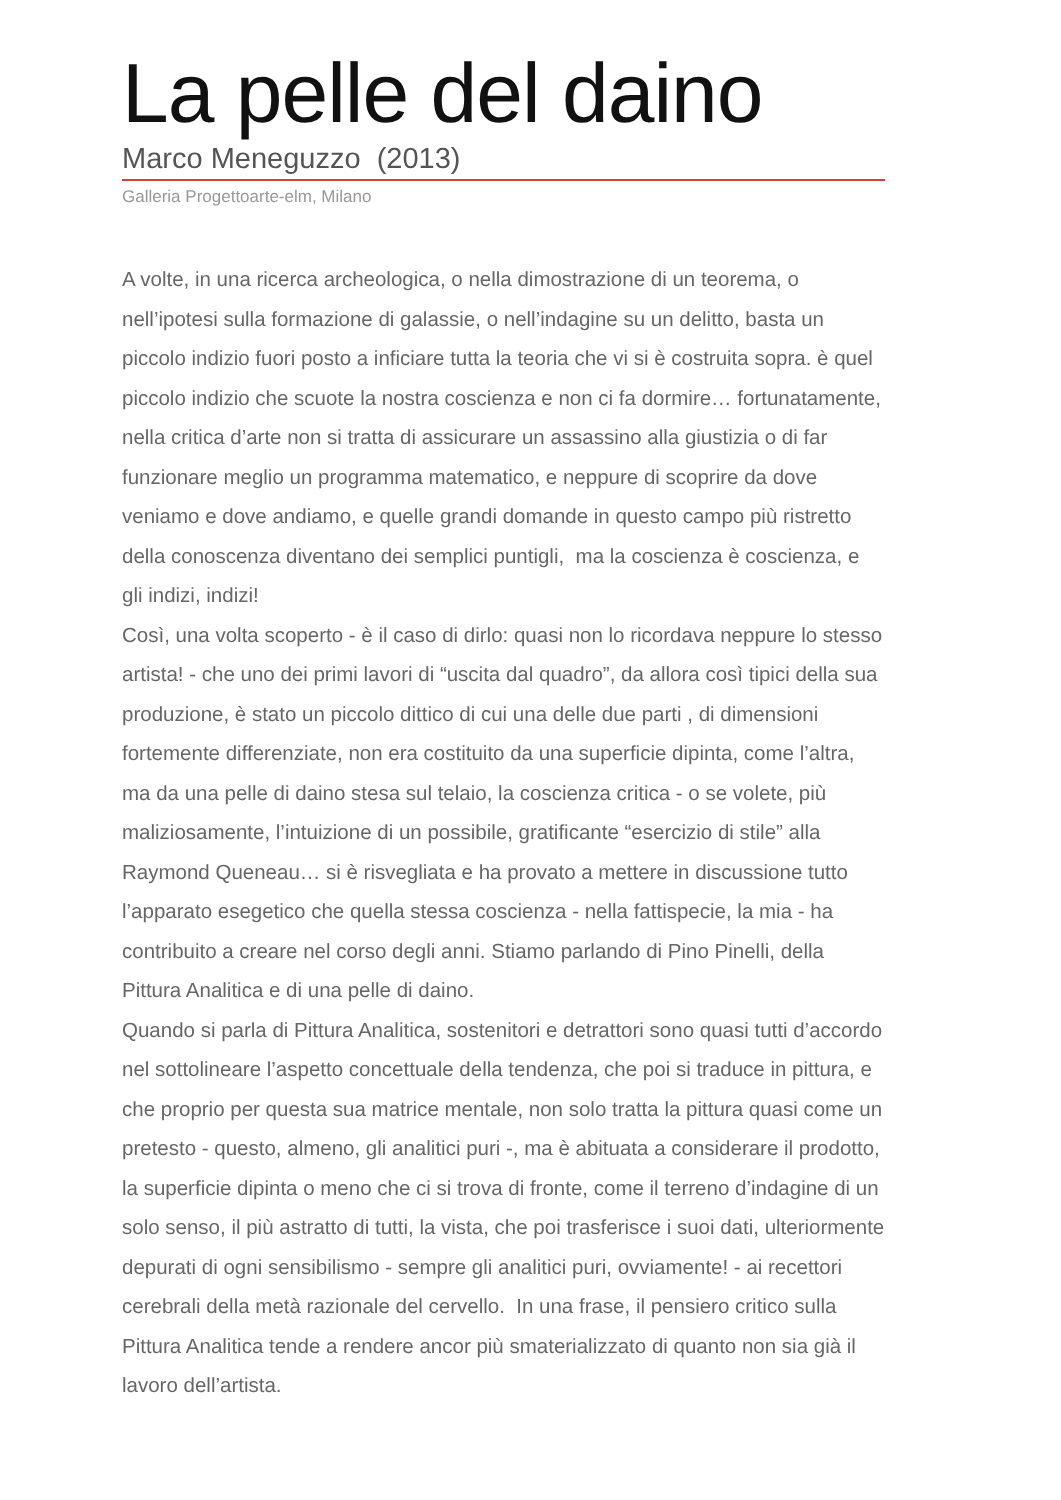La pelle del daino
Marco Meneguzzo (2013)
Galleria Progettoarte-elm, Milano
A volte, in una ricerca archeologica, o nella dimostrazione di un teorema, o nell’ipotesi sulla formazione di galassie, o nell’indagine su un delitto, basta un piccolo indizio fuori posto a inficiare tutta la teoria che vi si è costruita sopra. è quel piccolo indizio che scuote la nostra coscienza e non ci fa dormire… fortunatamente, nella critica d’arte non si tratta di assicurare un assassino alla giustizia o di far funzionare meglio un programma matematico, e neppure di scoprire da dove veniamo e dove andiamo, e quelle grandi domande in questo campo più ristretto della conoscenza diventano dei semplici puntigli, ma la coscienza è coscienza, e gli indizi, indizi!
Così, una volta scoperto - è il caso di dirlo: quasi non lo ricordava neppure lo stesso artista! - che uno dei primi lavori di “uscita dal quadro”, da allora così tipici della sua produzione, è stato un piccolo dittico di cui una delle due parti , di dimensioni fortemente differenziate, non era costituito da una superficie dipinta, come l’altra, ma da una pelle di daino stesa sul telaio, la coscienza critica - o se volete, più maliziosamente, l’intuizione di un possibile, gratificante “esercizio di stile” alla Raymond Queneau… si è risvegliata e ha provato a mettere in discussione tutto l’apparato esegetico che quella stessa coscienza - nella fattispecie, la mia - ha contribuito a creare nel corso degli anni. Stiamo parlando di Pino Pinelli, della Pittura Analitica e di una pelle di daino.
Quando si parla di Pittura Analitica, sostenitori e detrattori sono quasi tutti d’accordo nel sottolineare l’aspetto concettuale della tendenza, che poi si traduce in pittura, e che proprio per questa sua matrice mentale, non solo tratta la pittura quasi come un pretesto - questo, almeno, gli analitici puri -, ma è abituata a considerare il prodotto, la superficie dipinta o meno che ci si trova di fronte, come il terreno d’indagine di un solo senso, il più astratto di tutti, la vista, che poi trasferisce i suoi dati, ulteriormente depurati di ogni sensibilismo - sempre gli analitici puri, ovviamente! - ai recettori cerebrali della metà razionale del cervello. In una frase, il pensiero critico sulla Pittura Analitica tende a rendere ancor più smaterializzato di quanto non sia già il lavoro dell’artista.